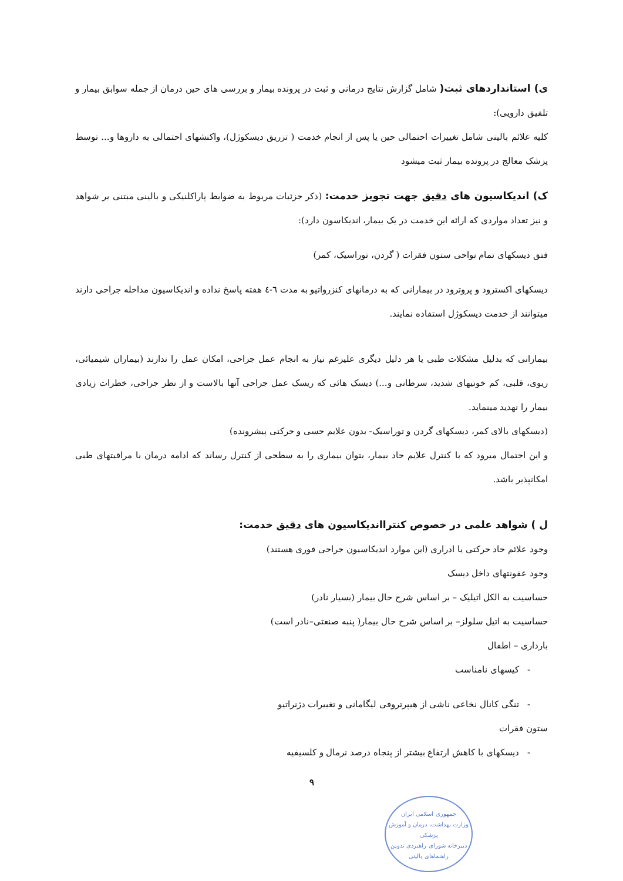ی) استانداردهای ثبت( شامل گزارش نتایج درمانی و ثبت در پرونده بیمار و بررسی های حین درمان از جمله سوابق بیمار و تلفیق دارویی):
کلیه علائم بالینی شامل تغییرات احتمالی حین یا پس از انجام خدمت ( تزریق دیسکوژل)، واکنشهای احتمالی به داروها و... توسط پزشک معالج در پرونده بیمار ثبت میشود
ک) اندیکاسیون های دقیق جهت تجویز خدمت: (ذکر جزئیات مربوط به ضوابط پاراکلنیکی و بالینی مبتنی بر شواهد و نیز تعداد مواردی که ارائه این خدمت در یک بیمار، اندیکاسون دارد):
فتق دیسکهای تمام نواحی ستون فقرات ( گردن، توراسیک، کمر)
دیسکهای اکسترود و پروترود در بیمارانی که به درمانهای کنزرواتیو به مدت ٦-٤ هفته پاسخ نداده و اندیکاسیون مداخله جراحی دارند میتوانند از خدمت دیسکوژل استفاده نمایند.
بیمارانی که بدلیل مشکلات طبی یا هر دلیل دیگری علیرغم نیاز به انجام عمل جراحی، امکان عمل را ندارند (بیماران شیمیائی، ریوی، قلبی، کم خونیهای شدید، سرطانی و...) دیسک هائی که ریسک عمل جراحی آنها بالاست و از نظر جراحی، خطرات زیادی بیمار را تهدید مینماید.
(دیسکهای بالای کمر، دیسکهای گردن و توراسیک- بدون علایم حسی و حرکتی پیشرونده)
و این احتمال میرود که با کنترل علایم حاد بیمار، بتوان بیماری را به سطحی از کنترل رساند که ادامه درمان با مراقبتهای طبی امکانپذیر باشد.
ل ) شواهد علمی در خصوص کنترااندیکاسیون های دقیق خدمت:
وجود علائم حاد حرکتی یا ادراری (این موارد اندیکاسیون جراحی فوری هستند)
وجود عفونتهای داخل دیسک
حساسیت به الکل اتیلیک – بر اساس شرح حال بیمار (بسیار نادر)
حساسیت به اتیل سلولز– بر اساس شرح حال بیمار( پنبه صنعتی–نادر است)
بارداری – اطفال
- کیسهای نامناسب
- تنگی کانال نخاعی ناشی از هیپرتروفی لیگامانی و تغییرات دژنراتیو
ستون فقرات
- دیسکهای با کاهش ارتفاع بیشتر از پنجاه درصد نرمال و کلسیفیه
٩
جمهوری اسلامی ایران
وزارت بهداشت، درمان و آموزش پزشکی
دبیرخانه شورای راهبردی تدوین راهنماهای بالینی